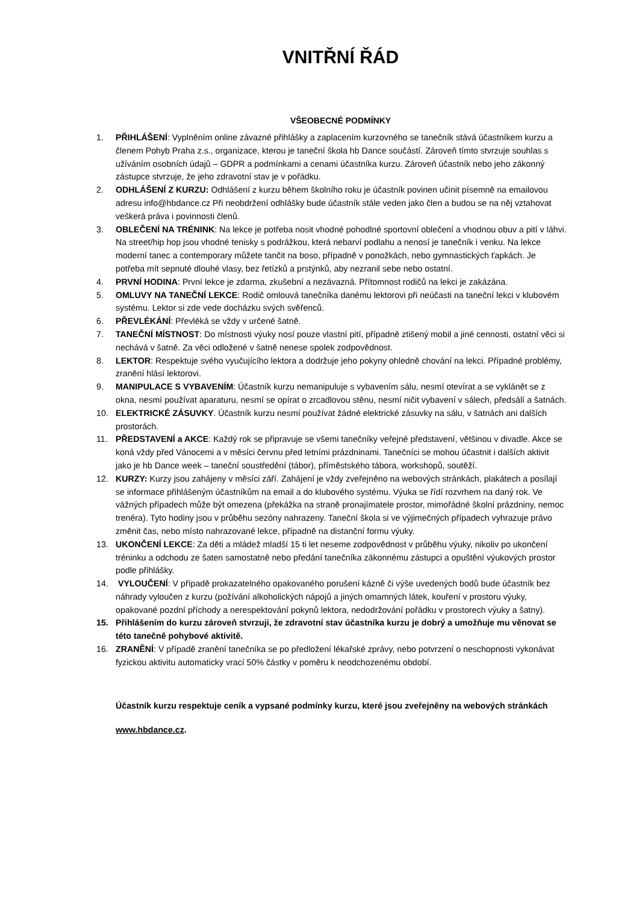VNITŘNÍ ŘÁD
VŠEOBECNÉ PODMÍNKY
1. PŘIHLÁŠENÍ: Vyplněním online závazné přihlášky a zaplacením kurzovného se tanečník stává účastníkem kurzu a členem Pohyb Praha z.s., organizace, kterou je taneční škola hb Dance součástí. Zároveň tímto stvrzuje souhlas s užíváním osobních údajů – GDPR a podmínkami a cenami účastníka kurzu. Zároveň účastník nebo jeho zákonný zástupce stvrzuje, že jeho zdravotní stav je v pořádku.
2. ODHLÁŠENÍ Z KURZU: Odhlášení z kurzu během školního roku je účastník povinen učinit písemně na emailovou adresu info@hbdance.cz Při neobdržení odhlášky bude účastník stále veden jako člen a budou se na něj vztahovat veškerá práva i povinnosti členů.
3. OBLEČENÍ NA TRÉNINK: Na lekce je potřeba nosit vhodné pohodlné sportovní oblečení a vhodnou obuv a pití v láhvi. Na street/hip hop jsou vhodné tenisky s podrážkou, která nebarví podlahu a nenosí je tanečník i venku. Na lekce moderní tanec a contemporary můžete tančit na boso, případně v ponožkách, nebo gymnastických ťapkách. Je potřeba mít sepnuté dlouhé vlasy, bez řetízků a prstýnků, aby nezranil sebe nebo ostatní.
4. PRVNÍ HODINA: První lekce je zdarma, zkušební a nezávazná. Přítomnost rodičů na lekci je zakázána.
5. OMLUVY NA TANEČNÍ LEKCE: Rodič omlouvá tanečníka danému lektorovi při neúčasti na taneční lekci v klubovém systému. Lektor si zde vede docházku svých svěřenců.
6. PŘEVLÉKÁNÍ: Převléká se vždy v určené šatně.
7. TANEČNÍ MÍSTNOST: Do místnosti výuky nosí pouze vlastní pití, případně ztišený mobil a jiné cennosti, ostatní věci si nechává v šatně. Za věci odložené v šatně nenese spolek zodpovědnost.
8. LEKTOR: Respektuje svého vyučujícího lektora a dodržuje jeho pokyny ohledně chování na lekci. Případné problémy, zranění hlásí lektorovi.
9. MANIPULACE S VYBAVENÍM: Účastník kurzu nemanipuluje s vybavením sálu, nesmí otevírat a se vyklánět se z okna, nesmí používat aparaturu, nesmí se opírat o zrcadlovou stěnu, nesmí ničit vybavení v sálech, předsálí a šatnách.
10. ELEKTRICKÉ ZÁSUVKY. Účastník kurzu nesmí používat žádné elektrické zásuvky na sálu, v šatnách ani dalších prostorách.
11. PŘEDSTAVENÍ a AKCE: Každý rok se připravuje se všemi tanečníky veřejné představení, většinou v divadle. Akce se koná vždy před Vánocemi a v měsíci červnu před letními prázdninami. Tanečníci se mohou účastnit i dalších aktivit jako je hb Dance week – taneční soustředění (tábor), příměstského tábora, workshopů, soutěží.
12. KURZY: Kurzy jsou zahájeny v měsíci září. Zahájení je vždy zveřejněno na webových stránkách, plakátech a posílají se informace přihlášeným účastníkům na email a do klubového systému. Výuka se řídí rozvrhem na daný rok. Ve vážných případech může být omezena (překážka na straně pronajímatele prostor, mimořádné školní prázdniny, nemoc trenéra). Tyto hodiny jsou v průběhu sezóny nahrazeny. Taneční škola si ve výjimečných případech vyhrazuje právo změnit čas, nebo místo nahrazované lekce, případně na distanční formu výuky.
13. UKONČENÍ LEKCE: Za děti a mládež mladší 15 ti let neseme zodpovědnost v průběhu výuky, nikoliv po ukončení tréninku a odchodu ze šaten samostatně nebo předání tanečníka zákonnému zástupci a opuštění výukových prostor podle přihlášky.
14. VYLOUČENÍ: V případě prokazatelného opakovaného porušení kázně či výše uvedených bodů bude účastník bez náhrady vyloučen z kurzu (požívání alkoholických nápojů a jiných omamných látek, kouření v prostoru výuky, opakované pozdní příchody a nerespektování pokynů lektora, nedodržování pořádku v prostorech výuky a šatny).
15. Přihlášením do kurzu zároveň stvrzuji, že zdravotní stav účastníka kurzu je dobrý a umožňuje mu věnovat se této tanečně pohybové aktivitě.
16. ZRANĚNÍ: V případě zranění tanečníka se po předložení lékařské zprávy, nebo potvrzení o neschopnosti vykonávat fyzickou aktivitu automaticky vrací 50% částky v poměru k neodchozenému období.
Účastník kurzu respektuje ceník a vypsané podmínky kurzu, které jsou zveřejněny na webových stránkách www.hbdance.cz.